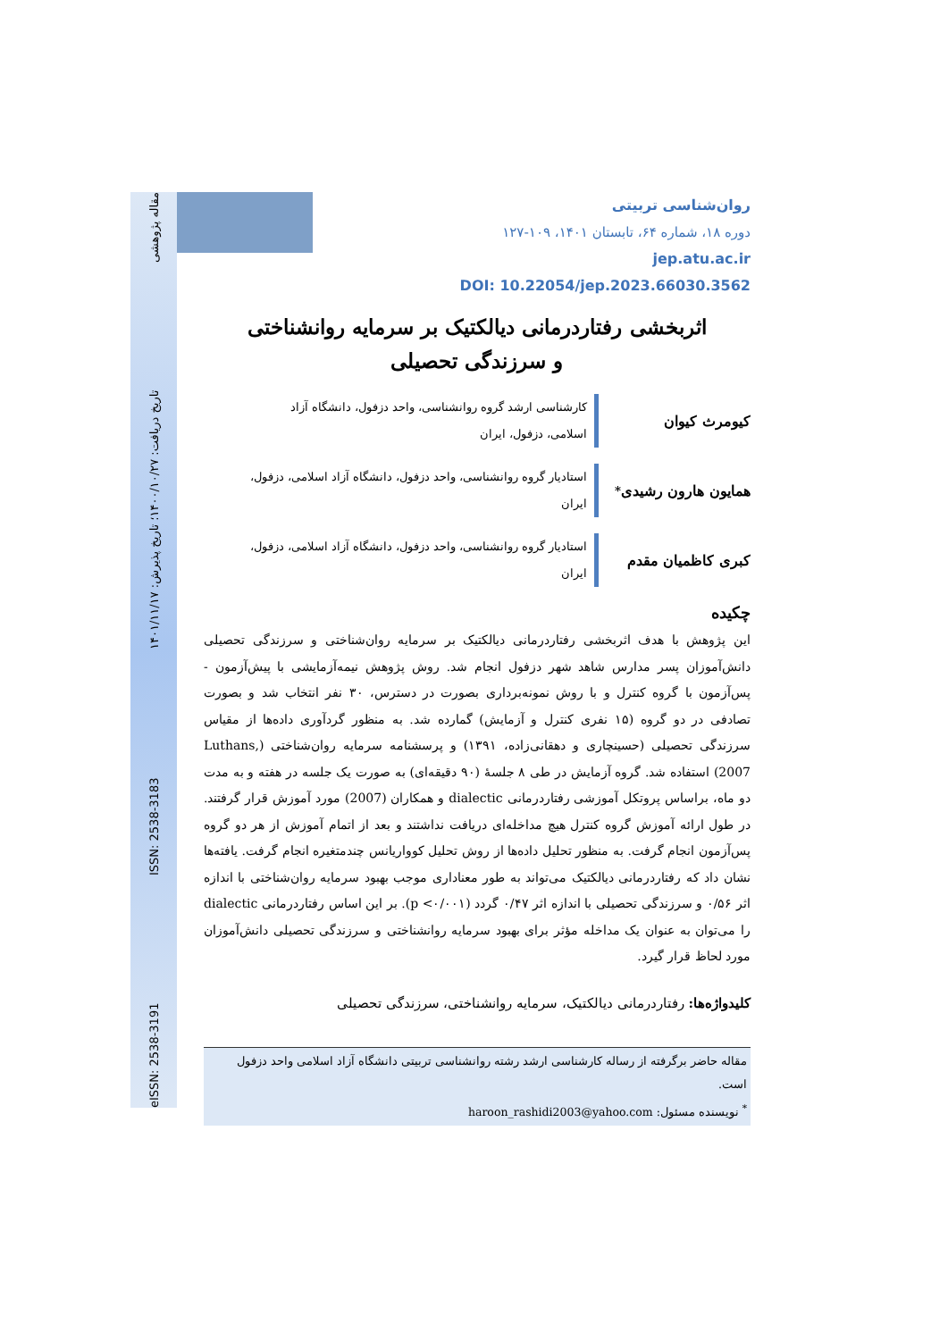eISSN: 2538-3191 ISSN: 2538-3183 تاریخ دریافت: ۱۴۰۰/۱۰/۲۷؛ تاریخ پذیرش: ۱۴۰۱/۱۱/۱۷ مقاله پژوهشی
روان‌شناسی تربیتی
دوره ۱۸، شماره ۶۴، تابستان ۱۴۰۱، ۱۰۹-۱۲۷
jep.atu.ac.ir
DOI: 10.22054/jep.2023.66030.3562
اثربخشی رفتاردرمانی دیالکتیک بر سرمایه روانشناختی و سرزندگی تحصیلی
کیومرث کیوان
کارشناسی ارشد گروه روانشناسی، واحد دزفول، دانشگاه آزاد اسلامی، دزفول، ایران
همایون هارون رشیدی<sup>*</sup>
استادیار گروه روانشناسی، واحد دزفول، دانشگاه آزاد اسلامی، دزفول، ایران
کبری کاظمیان مقدم
استادیار گروه روانشناسی، واحد دزفول، دانشگاه آزاد اسلامی، دزفول، ایران
چکیده
این پژوهش با هدف اثربخشی رفتاردرمانی دیالکتیک بر سرمایه روان‌شناختی و سرزندگی تحصیلی دانش‌آموزان پسر مدارس شاهد شهر دزفول انجام شد. روش پژوهش نیمه‌آزمایشی با پیش‌آزمون - پس‌آزمون با گروه کنترل و با روش نمونه‌برداری بصورت در دسترس، ۳۰ نفر انتخاب شد و بصورت تصادفی در دو گروه (۱۵ نفری کنترل و آزمایش) گمارده شد. به منظور گردآوری داده‌ها از مقیاس سرزندگی تحصیلی (حسینچاری و دهقانی‌زاده، ۱۳۹۱) و پرسشنامه سرمایه روان‌شناختی (Luthans, 2007) استفاده شد. گروه آزمایش در طی ۸ جلسهٔ (۹۰ دقیقه‌ای) به صورت یک جلسه در هفته و به مدت دو ماه، براساس پروتکل آموزشی رفتاردرمانی dialectic و همکاران (2007) مورد آموزش قرار گرفتند. در طول ارائه آموزش گروه کنترل هیچ مداخله‌ای دریافت نداشتند و بعد از اتمام آموزش از هر دو گروه پس‌آزمون انجام گرفت. به منظور تحلیل داده‌ها از روش تحلیل کوواریانس چندمتغیره انجام گرفت. یافته‌ها نشان داد که رفتاردرمانی دیالکتیک می‌تواند به طور معناداری موجب بهبود سرمایه روان‌شناختی با اندازه اثر ۰/۵۶ و سرزندگی تحصیلی با اندازه اثر ۰/۴۷ گردد (p <۰/۰۰۱). بر این اساس رفتاردرمانی dialectic را می‌توان به عنوان یک مداخله مؤثر برای بهبود سرمایه روانشناختی و سرزندگی تحصیلی دانش‌آموزان مورد لحاظ قرار گیرد.
کلیدواژه‌ها: رفتاردرمانی دیالکتیک، سرمایه روانشناختی، سرزندگی تحصیلی
مقاله حاضر برگرفته از رساله کارشناسی ارشد رشته روانشناسی تربیتی دانشگاه آزاد اسلامی واحد دزفول است.
<sup>*</sup> نویسنده مسئول: haroon_rashidi2003@yahoo.com